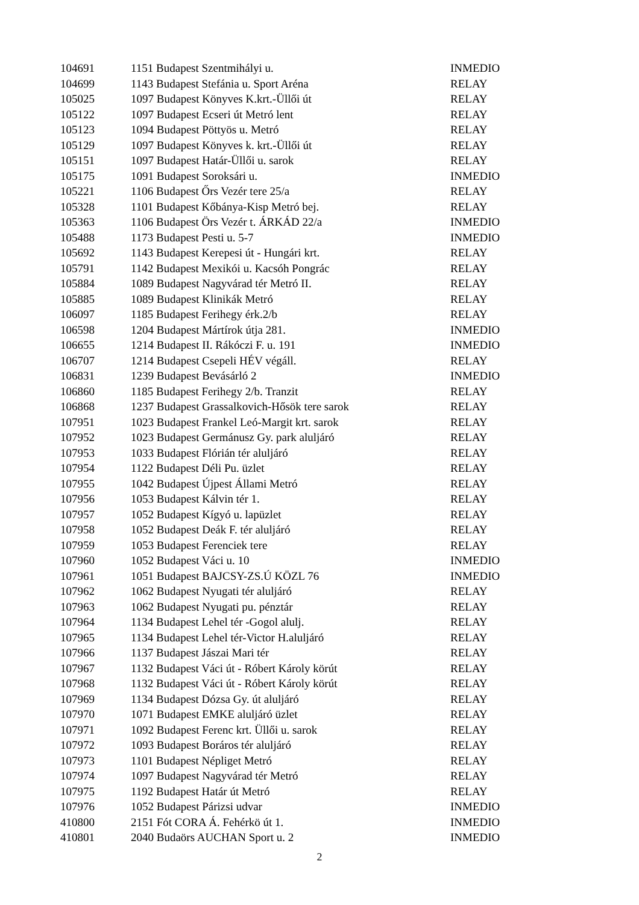| 104691 | 1151 Budapest Szentmihályi u. | INMEDIO |
| 104699 | 1143 Budapest Stefánia u. Sport Aréna | RELAY |
| 105025 | 1097 Budapest Könyves K.krt.-Üllői út | RELAY |
| 105122 | 1097 Budapest Ecseri út Metró lent | RELAY |
| 105123 | 1094 Budapest Pöttyös u. Metró | RELAY |
| 105129 | 1097 Budapest Könyves k. krt.-Üllői út | RELAY |
| 105151 | 1097 Budapest Határ-Üllői u. sarok | RELAY |
| 105175 | 1091 Budapest Soroksári u. | INMEDIO |
| 105221 | 1106 Budapest Őrs Vezér tere 25/a | RELAY |
| 105328 | 1101 Budapest Kőbánya-Kisp Metró bej. | RELAY |
| 105363 | 1106 Budapest Örs Vezér t. ÁRKÁD 22/a | INMEDIO |
| 105488 | 1173 Budapest Pesti u. 5-7 | INMEDIO |
| 105692 | 1143 Budapest Kerepesi út - Hungári krt. | RELAY |
| 105791 | 1142 Budapest Mexikói u. Kacsóh Pongrác | RELAY |
| 105884 | 1089 Budapest Nagyvárad tér Metró II. | RELAY |
| 105885 | 1089 Budapest Klinikák Metró | RELAY |
| 106097 | 1185 Budapest Ferihegy érk.2/b | RELAY |
| 106598 | 1204 Budapest Mártírok útja 281. | INMEDIO |
| 106655 | 1214 Budapest II. Rákóczi F. u. 191 | INMEDIO |
| 106707 | 1214 Budapest Csepeli HÉV végáll. | RELAY |
| 106831 | 1239 Budapest Bevásárló 2 | INMEDIO |
| 106860 | 1185 Budapest Ferihegy 2/b. Tranzit | RELAY |
| 106868 | 1237 Budapest Grassalkovich-Hősök tere sarok | RELAY |
| 107951 | 1023 Budapest Frankel Leó-Margit krt. sarok | RELAY |
| 107952 | 1023 Budapest Germánusz Gy. park aluljáró | RELAY |
| 107953 | 1033 Budapest Flórián tér aluljáró | RELAY |
| 107954 | 1122 Budapest Déli Pu. üzlet | RELAY |
| 107955 | 1042 Budapest Újpest Állami Metró | RELAY |
| 107956 | 1053 Budapest Kálvin tér 1. | RELAY |
| 107957 | 1052 Budapest Kígyó u. lapüzlet | RELAY |
| 107958 | 1052 Budapest Deák F. tér aluljáró | RELAY |
| 107959 | 1053 Budapest Ferenciek tere | RELAY |
| 107960 | 1052 Budapest Váci u. 10 | INMEDIO |
| 107961 | 1051 Budapest BAJCSY-ZS.Ú KÖZL 76 | INMEDIO |
| 107962 | 1062 Budapest Nyugati tér aluljáró | RELAY |
| 107963 | 1062 Budapest Nyugati pu. pénztár | RELAY |
| 107964 | 1134 Budapest Lehel tér -Gogol alulj. | RELAY |
| 107965 | 1134 Budapest Lehel tér-Victor H.aluljáró | RELAY |
| 107966 | 1137 Budapest Jászai Mari tér | RELAY |
| 107967 | 1132 Budapest Váci út - Róbert Károly körút | RELAY |
| 107968 | 1132 Budapest Váci út - Róbert Károly körút | RELAY |
| 107969 | 1134 Budapest Dózsa Gy. út aluljáró | RELAY |
| 107970 | 1071 Budapest EMKE aluljáró üzlet | RELAY |
| 107971 | 1092 Budapest Ferenc krt. Üllői u. sarok | RELAY |
| 107972 | 1093 Budapest Boráros tér aluljáró | RELAY |
| 107973 | 1101 Budapest Népliget Metró | RELAY |
| 107974 | 1097 Budapest Nagyvárad tér Metró | RELAY |
| 107975 | 1192 Budapest Határ út Metró | RELAY |
| 107976 | 1052 Budapest Párizsi udvar | INMEDIO |
| 410800 | 2151 Fót CORA Á. Fehérkö út 1. | INMEDIO |
| 410801 | 2040 Budaörs AUCHAN Sport u. 2 | INMEDIO |
2